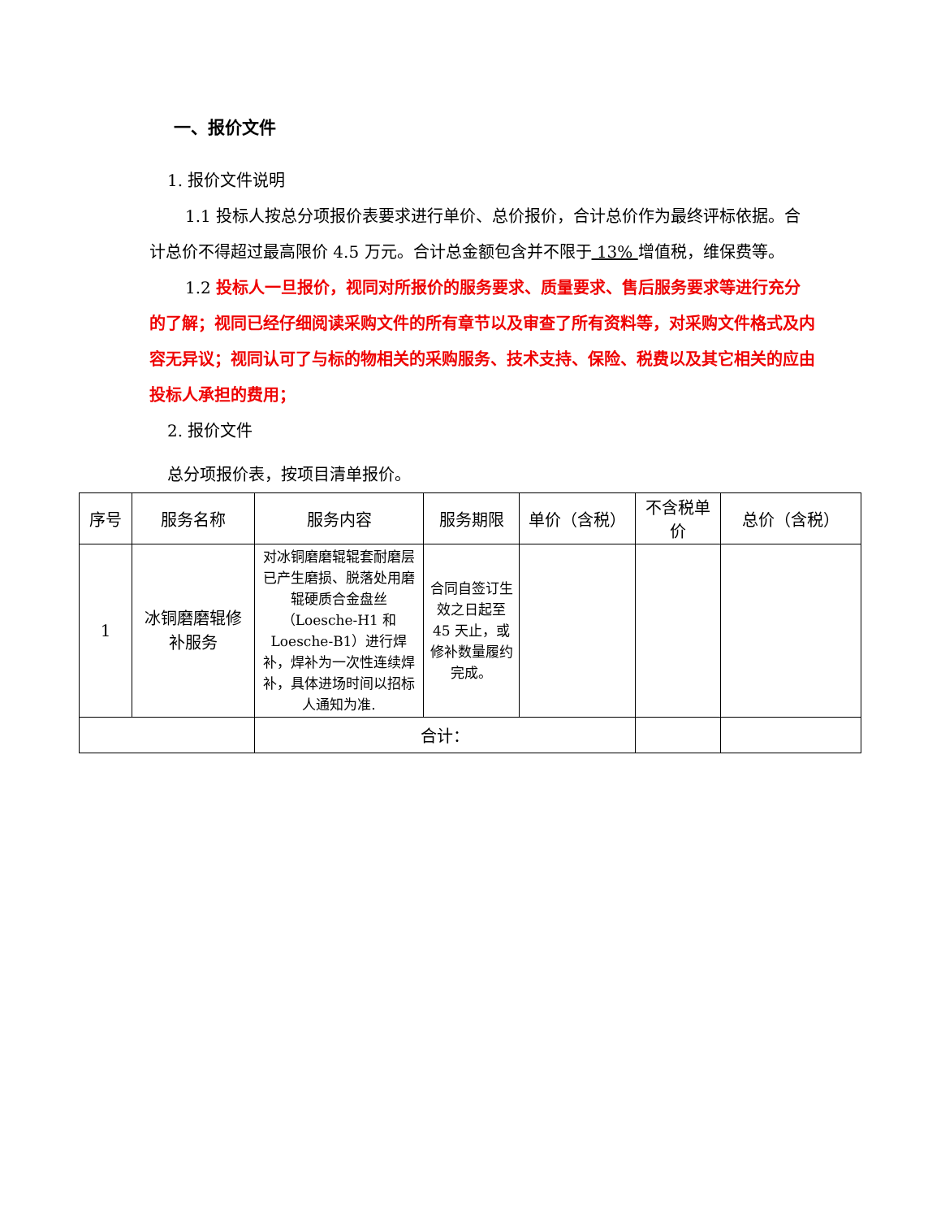一、报价文件
1. 报价文件说明
1.1 投标人按总分项报价表要求进行单价、总价报价，合计总价作为最终评标依据。合计总价不得超过最高限价 4.5 万元。合计总金额包含并不限于 13% 增值税，维保费等。
1.2 投标人一旦报价，视同对所报价的服务要求、质量要求、售后服务要求等进行充分的了解；视同已经仔细阅读采购文件的所有章节以及审查了所有资料等，对采购文件格式及内容无异议；视同认可了与标的物相关的采购服务、技术支持、保险、税费以及其它相关的应由投标人承担的费用；
2. 报价文件
总分项报价表，按项目清单报价。
| 序号 | 服务名称 | 服务内容 | 服务期限 | 单价（含税） | 不含税单价 | 总价（含税） |
| --- | --- | --- | --- | --- | --- | --- |
| 1 | 冰铜磨磨辊修补服务 | 对冰铜磨磨辊辊套耐磨层已产生磨损、脱落处用磨辊硬质合金盘丝（Loesche-H1 和 Loesche-B1）进行焊补，焊补为一次性连续焊补，具体进场时间以招标人通知为准. | 合同自签订生效之日起至 45 天止，或修补数量履约完成。 | | | |
| | | 合计： | | | | |